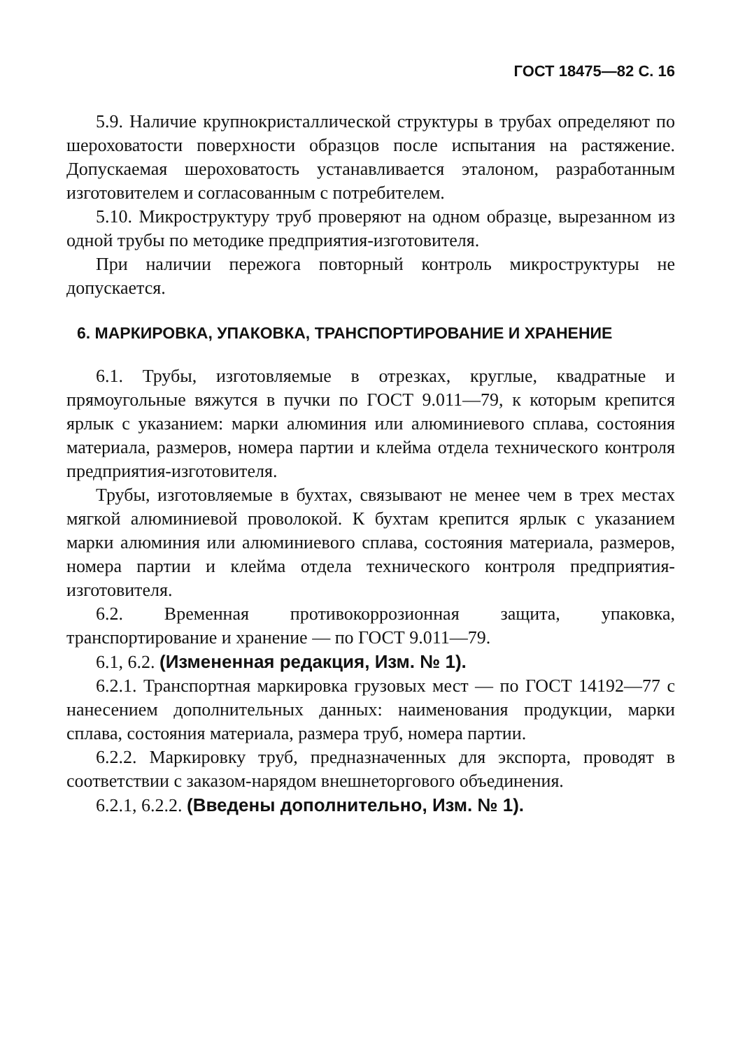ГОСТ 18475—82 С. 16
5.9. Наличие крупнокристаллической структуры в трубах определяют по шероховатости поверхности образцов после испытания на растяжение. Допускаемая шероховатость устанавливается эталоном, разработанным изготовителем и согласованным с потребителем.
5.10. Микроструктуру труб проверяют на одном образце, вырезанном из одной трубы по методике предприятия-изготовителя.
При наличии пережога повторный контроль микроструктуры не допускается.
6. МАРКИРОВКА, УПАКОВКА, ТРАНСПОРТИРОВАНИЕ И ХРАНЕНИЕ
6.1. Трубы, изготовляемые в отрезках, круглые, квадратные и прямоугольные вяжутся в пучки по ГОСТ 9.011—79, к которым крепится ярлык с указанием: марки алюминия или алюминиевого сплава, состояния материала, размеров, номера партии и клейма отдела технического контроля предприятия-изготовителя.
Трубы, изготовляемые в бухтах, связывают не менее чем в трех местах мягкой алюминиевой проволокой. К бухтам крепится ярлык с указанием марки алюминия или алюминиевого сплава, состояния материала, размеров, номера партии и клейма отдела технического контроля предприятия-изготовителя.
6.2. Временная противокоррозионная защита, упаковка, транспортирование и хранение — по ГОСТ 9.011—79.
6.1, 6.2. (Измененная редакция, Изм. № 1).
6.2.1. Транспортная маркировка грузовых мест — по ГОСТ 14192—77 с нанесением дополнительных данных: наименования продукции, марки сплава, состояния материала, размера труб, номера партии.
6.2.2. Маркировку труб, предназначенных для экспорта, проводят в соответствии с заказом-нарядом внешнеторгового объединения.
6.2.1, 6.2.2. (Введены дополнительно, Изм. № 1).